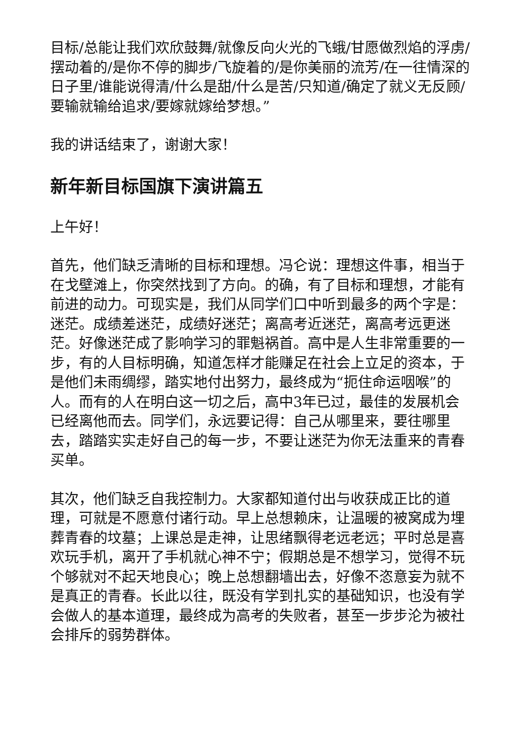目标/总能让我们欢欣鼓舞/就像反向火光的飞蛾/甘愿做烈焰的浮虏/摆动着的/是你不停的脚步/飞旋着的/是你美丽的流芳/在一往情深的日子里/谁能说得清/什么是甜/什么是苦/只知道/确定了就义无反顾/要输就输给追求/要嫁就嫁给梦想。”
我的讲话结束了，谢谢大家！
新年新目标国旗下演讲篇五
上午好！
首先，他们缺乏清晰的目标和理想。冯仑说：理想这件事，相当于在戈壁滩上，你突然找到了方向。的确，有了目标和理想，才能有前进的动力。可现实是，我们从同学们口中听到最多的两个字是：迷茫。成绩差迷茫，成绩好迷茫；离高考近迷茫，离高考远更迷茫。好像迷茫成了影响学习的罪魁祸首。高中是人生非常重要的一步，有的人目标明确，知道怎样才能赚足在社会上立足的资本，于是他们未雨绸缪，踏实地付出努力，最终成为“扼住命运咽喉”的人。而有的人在明白这一切之后，高中3年已过，最佳的发展机会已经离他而去。同学们，永远要记得：自己从哪里来，要往哪里去，踏踏实实走好自己的每一步，不要让迷茫为你无法重来的青春买单。
其次，他们缺乏自我控制力。大家都知道付出与收获成正比的道理，可就是不愿意付诸行动。早上总想赖床，让温暖的被窝成为埋葬青春的坟墓；上课总是走神，让思绪飘得老远老远；平时总是喜欢玩手机，离开了手机就心神不宁；假期总是不想学习，觉得不玩个够就对不起天地良心；晚上总想翻墙出去，好像不恣意妄为就不是真正的青春。长此以往，既没有学到扎实的基础知识，也没有学会做人的基本道理，最终成为高考的失败者，甚至一步步沦为被社会排斥的弱势群体。